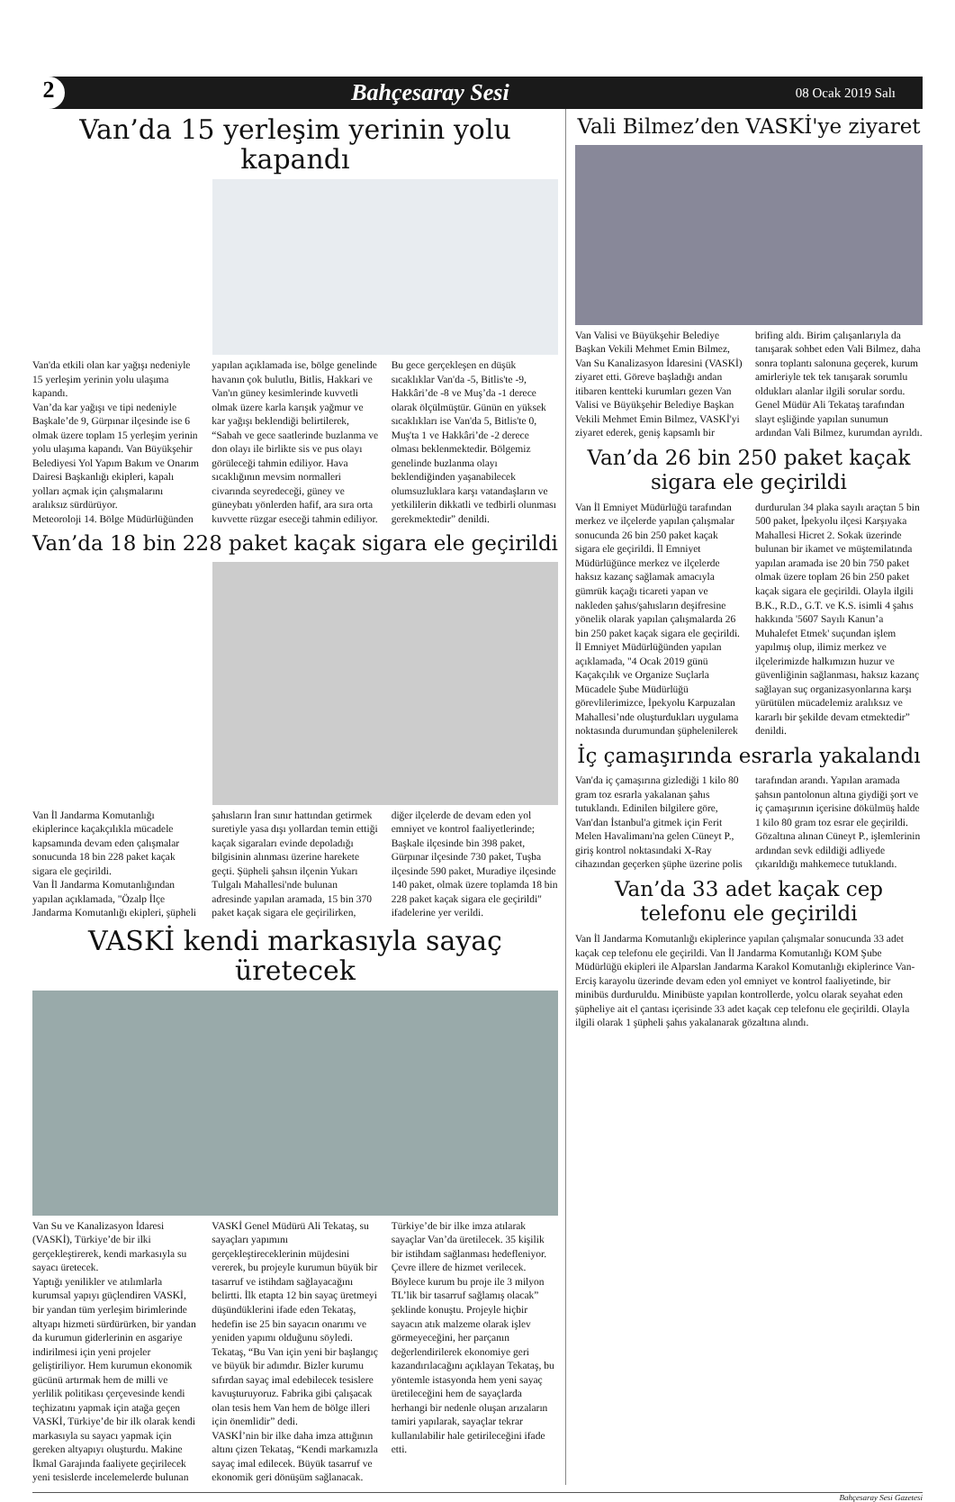2
Bahçesaray Sesi
08 Ocak 2019 Salı
Van’da 15 yerleşim yerinin yolu kapandı
Van'da etkili olan kar yağışı nedeniyle 15 yerleşim yerinin yolu ulaşıma kapandı.
Van’da kar yağışı ve tipi nedeniyle Başkale’de 9, Gürpınar ilçesinde ise 6 olmak üzere toplam 15 yerleşim yerinin yolu ulaşıma kapandı. Van Büyükşehir Belediyesi Yol Yapım Bakım ve Onarım Dairesi Başkanlığı ekipleri, kapalı yolları açmak için çalışmalarını aralıksız sürdürüyor.
Meteoroloji 14. Bölge Müdürlüğünden yapılan açıklamada ise, bölge genelinde havanın çok bulutlu, Bitlis, Hakkari ve Van'ın güney kesimlerinde kuvvetli olmak üzere karla karışık yağmur ve kar yağışı beklendiği belirtilerek, “Sabah ve gece saatlerinde buzlanma ve don olayı ile birlikte sis ve pus olayı görüleceği tahmin ediliyor. Hava sıcaklığının mevsim normalleri civarında seyredeceği, güney ve güneybatı yönlerden hafif, ara sıra orta kuvvette rüzgar eseceği tahmin ediliyor. Bu gece gerçekleşen en düşük sıcaklıklar Van'da -5, Bitlis'te -9, Hakkâri’de -8 ve Muş’da -1 derece olarak ölçülmüştür. Günün en yüksek sıcaklıkları ise Van'da 5, Bitlis'te 0, Muş'ta 1 ve Hakkâri’de -2 derece olması beklenmektedir. Bölgemiz genelinde buzlanma olayı beklendiğinden yaşanabilecek olumsuzluklara karşı vatandaşların ve yetkililerin dikkatli ve tedbirli olunması gerekmektedir” denildi.
Van’da 18 bin 228 paket kaçak sigara ele geçirildi
Van İl Jandarma Komutanlığı ekiplerince kaçakçılıkla mücadele kapsamında devam eden çalışmalar sonucunda 18 bin 228 paket kaçak sigara ele geçirildi.
Van İl Jandarma Komutanlığından yapılan açıklamada, "Özalp İlçe Jandarma Komutanlığı ekipleri, şüpheli şahısların İran sınır hattından getirmek suretiyle yasa dışı yollardan temin ettiği kaçak sigaraları evinde depoladığı bilgisinin alınması üzerine harekete geçti. Şüpheli şahsın ilçenin Yukarı Tulgalı Mahallesi'nde bulunan adresinde yapılan aramada, 15 bin 370 paket kaçak sigara ele geçirilirken, diğer ilçelerde de devam eden yol emniyet ve kontrol faaliyetlerinde; Başkale ilçesinde bin 398 paket, Gürpınar ilçesinde 730 paket, Tuşba ilçesinde 590 paket, Muradiye ilçesinde 140 paket, olmak üzere toplamda 18 bin 228 paket kaçak sigara ele geçirildi" ifadelerine yer verildi.
VASKİ kendi markasıyla sayaç üretecek
Van Su ve Kanalizasyon İdaresi (VASKİ), Türkiye’de bir ilki gerçekleştirerek, kendi markasıyla su sayacı üretecek.
Yaptığı yenilikler ve atılımlarla kurumsal yapıyı güçlendiren VASKİ, bir yandan tüm yerleşim birimlerinde altyapı hizmeti sürdürürken, bir yandan da kurumun giderlerinin en asgariye indirilmesi için yeni projeler geliştiriliyor. Hem kurumun ekonomik gücünü artırmak hem de milli ve yerlilik politikası çerçevesinde kendi teçhizatını yapmak için atağa geçen VASKİ, Türkiye’de bir ilk olarak kendi markasıyla su sayacı yapmak için gereken altyapıyı oluşturdu. Makine İkmal Garajında faaliyete geçirilecek yeni tesislerde incelemelerde bulunan VASKİ Genel Müdürü Ali Tekataş, su sayaçları yapımını gerçekleştireceklerinin müjdesini vererek, bu projeyle kurumun büyük bir tasarruf ve istihdam sağlayacağını belirtti. İlk etapta 12 bin sayaç üretmeyi düşündüklerini ifade eden Tekataş, hedefin ise 25 bin sayacın onarımı ve yeniden yapımı olduğunu söyledi. Tekataş, “Bu Van için yeni bir başlangıç ve büyük bir adımdır. Bizler kurumu sıfırdan sayaç imal edebilecek tesislere kavuşturuyoruz. Fabrika gibi çalışacak olan tesis hem Van hem de bölge illeri için önemlidir” dedi.
VASKİ’nin bir ilke daha imza attığının altını çizen Tekataş, “Kendi markamızla sayaç imal edilecek. Büyük tasarruf ve ekonomik geri dönüşüm sağlanacak. Türkiye’de bir ilke imza atılarak sayaçlar Van’da üretilecek. 35 kişilik bir istihdam sağlanması hedefleniyor. Çevre illere de hizmet verilecek. Böylece kurum bu proje ile 3 milyon TL’lik bir tasarruf sağlamış olacak” şeklinde konuştu. Projeyle hiçbir sayacın atık malzeme olarak işlev görmeyeceğini, her parçanın değerlendirilerek ekonomiye geri kazandırılacağını açıklayan Tekataş, bu yöntemle istasyonda hem yeni sayaç üretileceğini hem de sayaçlarda herhangi bir nedenle oluşan arızaların tamiri yapılarak, sayaçlar tekrar kullanılabilir hale getirileceğini ifade etti.
Vali Bilmez’den VASKİ'ye ziyaret
Van Valisi ve Büyükşehir Belediye Başkan Vekili Mehmet Emin Bilmez, Van Su Kanalizasyon İdaresini (VASKİ) ziyaret etti. Göreve başladığı andan itibaren kentteki kurumları gezen Van Valisi ve Büyükşehir Belediye Başkan Vekili Mehmet Emin Bilmez, VASKİ'yi ziyaret ederek, geniş kapsamlı bir brifing aldı. Birim çalışanlarıyla da tanışarak sohbet eden Vali Bilmez, daha sonra toplantı salonuna geçerek, kurum amirleriyle tek tek tanışarak sorumlu oldukları alanlar ilgili sorular sordu. Genel Müdür Ali Tekataş tarafından slayt eşliğinde yapılan sunumun ardından Vali Bilmez, kurumdan ayrıldı.
Van’da 26 bin 250 paket kaçak sigara ele geçirildi
Van İl Emniyet Müdürlüğü tarafından merkez ve ilçelerde yapılan çalışmalar sonucunda 26 bin 250 paket kaçak sigara ele geçirildi. İl Emniyet Müdürlüğünce merkez ve ilçelerde haksız kazanç sağlamak amacıyla gümrük kaçağı ticareti yapan ve nakleden şahıs/şahısların deşifresine yönelik olarak yapılan çalışmalarda 26 bin 250 paket kaçak sigara ele geçirildi.
İl Emniyet Müdürlüğünden yapılan açıklamada, "4 Ocak 2019 günü Kaçakçılık ve Organize Suçlarla Mücadele Şube Müdürlüğü görevlilerimizce, İpekyolu Karpuzalan Mahallesi’nde oluşturdukları uygulama noktasında durumundan şüphelenilerek durdurulan 34 plaka sayılı araçtan 5 bin 500 paket, İpekyolu ilçesi Karşıyaka Mahallesi Hicret 2. Sokak üzerinde bulunan bir ikamet ve müştemilatında yapılan aramada ise 20 bin 750 paket olmak üzere toplam 26 bin 250 paket kaçak sigara ele geçirildi. Olayla ilgili B.K., R.D., G.T. ve K.S. isimli 4 şahıs hakkında '5607 Sayılı Kanun’a Muhalefet Etmek' suçundan işlem yapılmış olup, ilimiz merkez ve ilçelerimizde halkımızın huzur ve güvenliğinin sağlanması, haksız kazanç sağlayan suç organizasyonlarına karşı yürütülen mücadelemiz aralıksız ve kararlı bir şekilde devam etmektedir” denildi.
İç çamaşırında esrarla yakalandı
Van'da iç çamaşırına gizlediği 1 kilo 80 gram toz esrarla yakalanan şahıs tutuklandı. Edinilen bilgilere göre, Van'dan İstanbul'a gitmek için Ferit Melen Havalimanı'na gelen Cüneyt P., giriş kontrol noktasındaki X-Ray cihazından geçerken şüphe üzerine polis tarafından arandı. Yapılan aramada şahsın pantolonun altına giydiği şort ve iç çamaşırının içerisine dökülmüş halde 1 kilo 80 gram toz esrar ele geçirildi. Gözaltına alınan Cüneyt P., işlemlerinin ardından sevk edildiği adliyede çıkarıldığı mahkemece tutuklandı.
Van’da 33 adet kaçak cep telefonu ele geçirildi
Van İl Jandarma Komutanlığı ekiplerince yapılan çalışmalar sonucunda 33 adet kaçak cep telefonu ele geçirildi. Van İl Jandarma Komutanlığı KOM Şube Müdürlüğü ekipleri ile Alparslan Jandarma Karakol Komutanlığı ekiplerince Van-Erciş karayolu üzerinde devam eden yol emniyet ve kontrol faaliyetinde, bir minibüs durduruldu. Minibüste yapılan kontrollerde, yolcu olarak seyahat eden şüpheliye ait el çantası içerisinde 33 adet kaçak cep telefonu ele geçirildi. Olayla ilgili olarak 1 şüpheli şahıs yakalanarak gözaltına alındı.
Bahçesaray Sesi Gazetesi